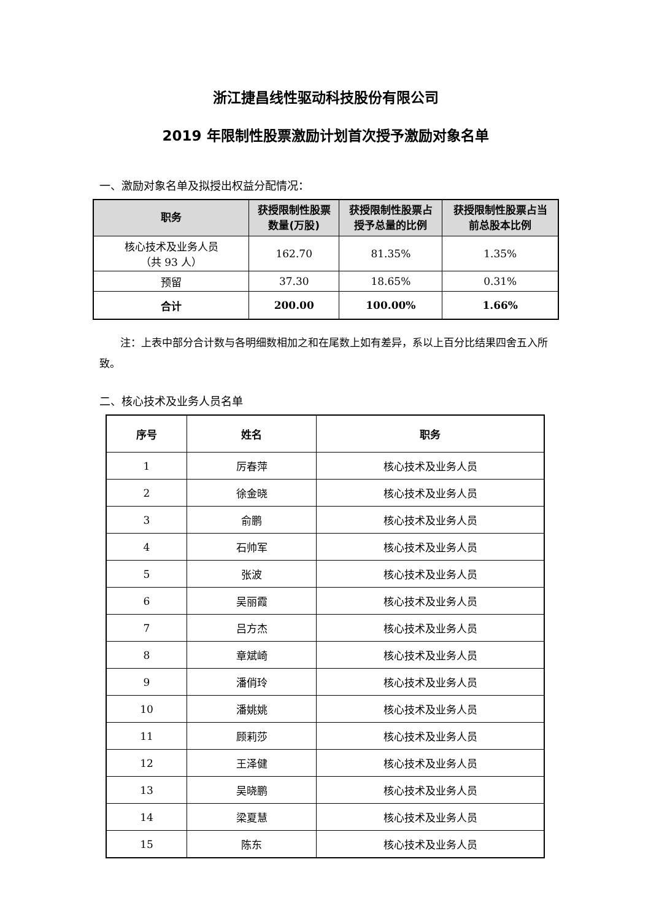浙江捷昌线性驱动科技股份有限公司
2019 年限制性股票激励计划首次授予激励对象名单
一、激励对象名单及拟授出权益分配情况：
| 职务 | 获授限制性股票 数量(万股) | 获授限制性股票占 授予总量的比例 | 获授限制性股票占当 前总股本比例 |
| --- | --- | --- | --- |
| 核心技术及业务人员 （共 93 人） | 162.70 | 81.35% | 1.35% |
| 预留 | 37.30 | 18.65% | 0.31% |
| 合计 | 200.00 | 100.00% | 1.66% |
注：上表中部分合计数与各明细数相加之和在尾数上如有差异，系以上百分比结果四舍五入所致。
二、核心技术及业务人员名单
| 序号 | 姓名 | 职务 |
| --- | --- | --- |
| 1 | 厉春萍 | 核心技术及业务人员 |
| 2 | 徐金晓 | 核心技术及业务人员 |
| 3 | 俞鹏 | 核心技术及业务人员 |
| 4 | 石帅军 | 核心技术及业务人员 |
| 5 | 张波 | 核心技术及业务人员 |
| 6 | 吴丽霞 | 核心技术及业务人员 |
| 7 | 吕方杰 | 核心技术及业务人员 |
| 8 | 章斌崎 | 核心技术及业务人员 |
| 9 | 潘俏玲 | 核心技术及业务人员 |
| 10 | 潘姚姚 | 核心技术及业务人员 |
| 11 | 顾莉莎 | 核心技术及业务人员 |
| 12 | 王泽健 | 核心技术及业务人员 |
| 13 | 吴晓鹏 | 核心技术及业务人员 |
| 14 | 梁夏慧 | 核心技术及业务人员 |
| 15 | 陈东 | 核心技术及业务人员 |